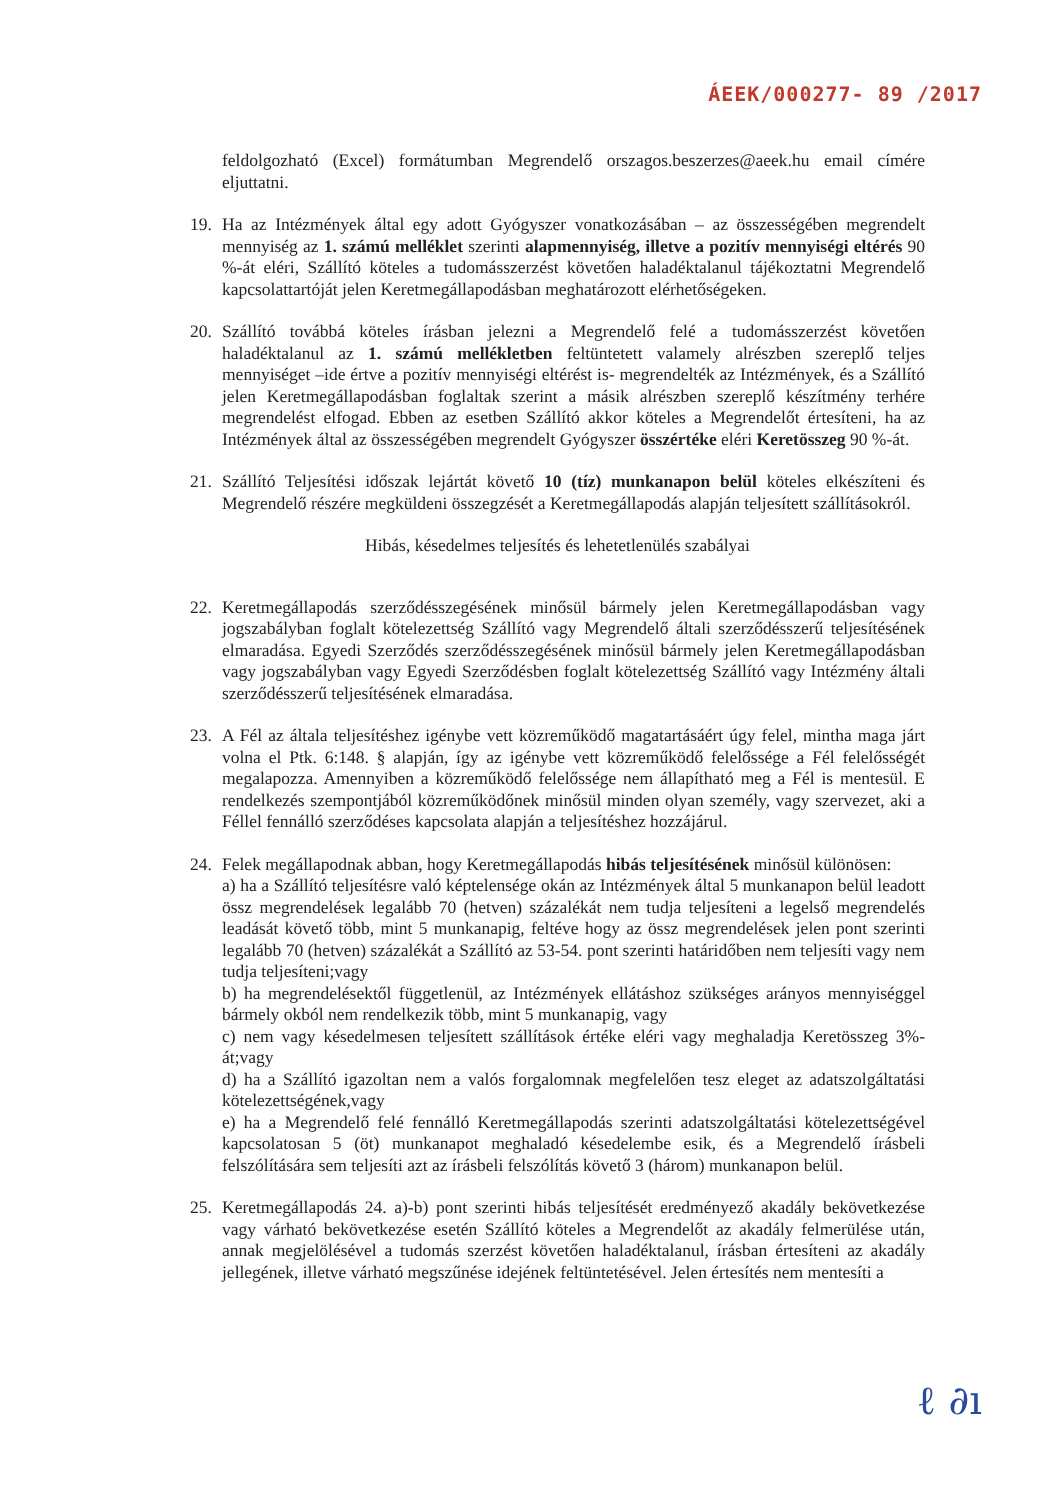ÁEEK/000277- 89 /2017
feldolgozható (Excel) formátumban Megrendelő orszagos.beszerzes@aeek.hu email címére eljuttatni.
19. Ha az Intézmények által egy adott Gyógyszer vonatkozásában – az összességében megrendelt mennyiség az 1. számú melléklet szerinti alapmennyiség, illetve a pozitív mennyiségi eltérés 90 %-át eléri, Szállító köteles a tudomásszerzést követően haladéktalanul tájékoztatni Megrendelő kapcsolattartóját jelen Keretmegállapodásban meghatározott elérhetőségeken.
20. Szállító továbbá köteles írásban jelezni a Megrendelő felé a tudomásszerzést követően haladéktalanul az 1. számú mellékletben feltüntetett valamely alrészben szereplő teljes mennyiséget –ide értve a pozitív mennyiségi eltérést is- megrendelték az Intézmények, és a Szállító jelen Keretmegállapodásban foglaltak szerint a másik alrészben szereplő készítmény terhére megrendelést elfogad. Ebben az esetben Szállító akkor köteles a Megrendelőt értesíteni, ha az Intézmények által az összességében megrendelt Gyógyszer összértéke eléri Keretösszeg 90 %-át.
21. Szállító Teljesítési időszak lejártát követő 10 (tíz) munkanapon belül köteles elkészíteni és Megrendelő részére megküldeni összegzését a Keretmegállapodás alapján teljesített szállításokról.
Hibás, késedelmes teljesítés és lehetetlenülés szabályai
22. Keretmegállapodás szerződésszegésének minősül bármely jelen Keretmegállapodásban vagy jogszabályban foglalt kötelezettség Szállító vagy Megrendelő általi szerződésszerű teljesítésének elmaradása. Egyedi Szerződés szerződésszegésének minősül bármely jelen Keretmegállapodásban vagy jogszabályban vagy Egyedi Szerződésben foglalt kötelezettség Szállító vagy Intézmény általi szerződésszerű teljesítésének elmaradása.
23. A Fél az általa teljesítéshez igénybe vett közreműködő magatartásáért úgy felel, mintha maga járt volna el Ptk. 6:148. § alapján, így az igénybe vett közreműködő felelőssége a Fél felelősségét megalapozza. Amennyiben a közreműködő felelőssége nem állapítható meg a Fél is mentesül. E rendelkezés szempontjából közreműködőnek minősül minden olyan személy, vagy szervezet, aki a Féllel fennálló szerződéses kapcsolata alapján a teljesítéshez hozzájárul.
24. Felek megállapodnak abban, hogy Keretmegállapodás hibás teljesítésének minősül különösen:
a) ha a Szállító teljesítésre való képtelensége okán az Intézmények által 5 munkanapon belül leadott össz megrendelések legalább 70 (hetven) százalékát nem tudja teljesíteni a legelső megrendelés leadását követő több, mint 5 munkanapig, feltéve hogy az össz megrendelések jelen pont szerinti legalább 70 (hetven) százalékát a Szállító az 53-54. pont szerinti határidőben nem teljesíti vagy nem tudja teljesíteni;vagy
b) ha megrendelésektől függetlenül, az Intézmények ellátáshoz szükséges arányos mennyiséggel bármely okból nem rendelkezik több, mint 5 munkanapig, vagy
c) nem vagy késedelmesen teljesített szállítások értéke eléri vagy meghaladja Keretösszeg 3%-át;vagy
d) ha a Szállító igazoltan nem a valós forgalomnak megfelelően tesz eleget az adatszolgáltatási kötelezettségének,vagy
e) ha a Megrendelő felé fennálló Keretmegállapodás szerinti adatszolgáltatási kötelezettségével kapcsolatosan 5 (öt) munkanapot meghaladó késedelembe esik, és a Megrendelő írásbeli felszólítására sem teljesíti azt az írásbeli felszólítás követő 3 (három) munkanapon belül.
25. Keretmegállapodás 24. a)-b) pont szerinti hibás teljesítését eredményező akadály bekövetkezése vagy várható bekövetkezése esetén Szállító köteles a Megrendelőt az akadály felmerülése után, annak megjelölésével a tudomás szerzést követően haladéktalanul, írásban értesíteni az akadály jellegének, illetve várható megszűnése idejének feltüntetésével. Jelen értesítés nem mentesíti a
ℓ ∂ı